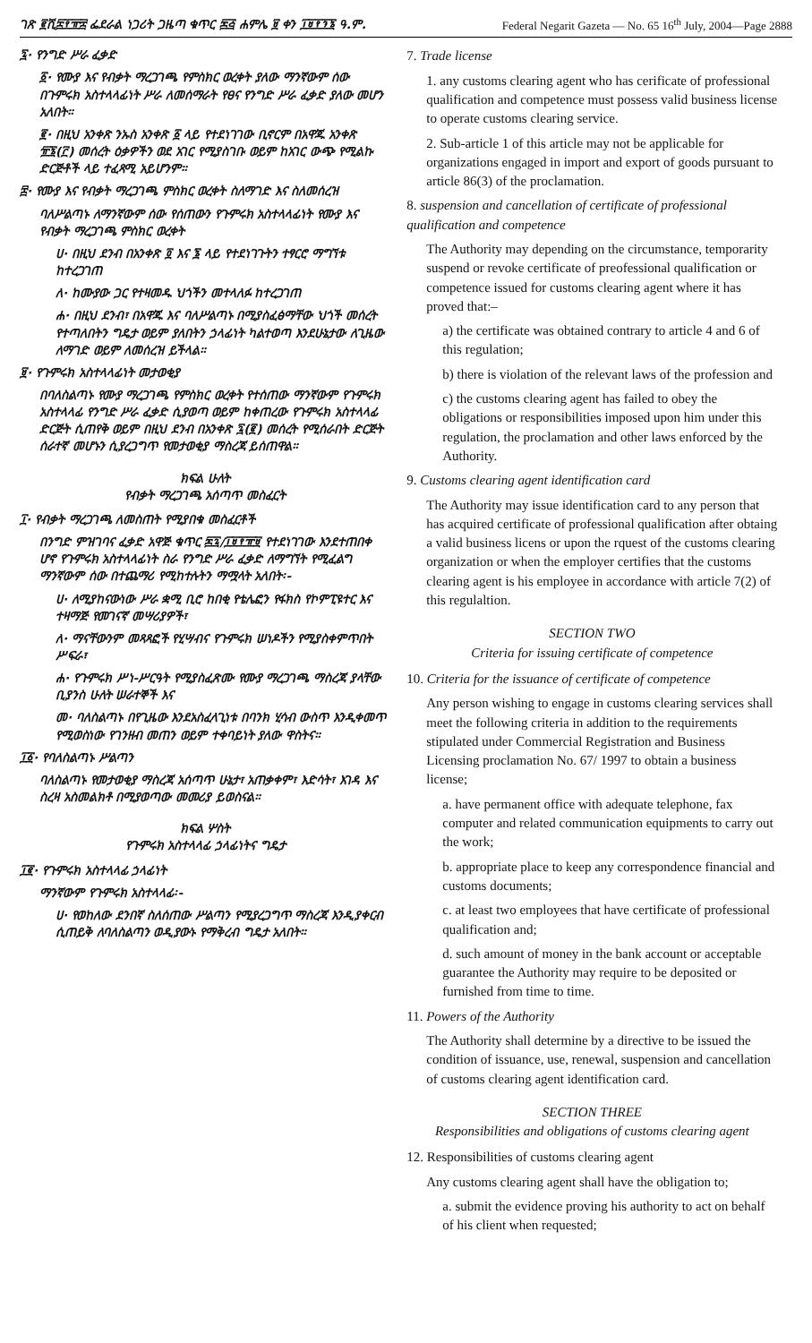ገጽ ፪ሺ፰፻፹፰ ፌደራል ነጋሪት ጋዜጣ ቁጥር ፷፭ ሐምሌ ፱ ቀን ፲፱፻፺፮ ዓ.ም. Federal Negarit Gazeta — No. 65 16<sup>th</sup> July, 2004—Page 2888
፯· የንግድ ሥራ ፈቃድ
፩· የሙያ እና የብቃት ማረጋገጫ የምስክር ወረቀት ያለው ማንኛውም ሰው በጉምሩክ አስተላላፊነት ሥራ ለመሰማራት የፀና የንግድ ሥራ ፈቃድ ያለው መሆን አለበት።
፪· በዚህ አንቀጽ ንኡስ አንቀጽ ፩ ላይ የተደነገገው ቢኖርም በአዋጁ አንቀጽ ፹፮(፫) መሰረት ዕቃዎችን ወደ አገር የሚያስገቡ ወይም ከአገር ውጭ የሚልኩ ድርጅቶች ላይ ተፈጻሚ አይሆንም።
፰· የሙያ እና የብቃት ማረጋገጫ ምስክር ወረቀት ስለማገድ እና ስለመሰረዝ
ባለሥልጣኑ ለማንኛውም ሰው የሰጠውን የጉምሩክ አስተላላፊነት የሙያ እና የብቃት ማረጋገጫ ምስክር ወረቀት
ሀ· በዚህ ደንብ በአንቀጽ ፬ እና ፮ ላይ የተደነገጉትን ተፃርሮ ማግኘቱ ከተረጋገጠ
ለ· ከሙያው ጋር የተዛመዱ ህጎችን መተላለፉ ከተረጋገጠ
ሐ· በዚህ ደንብ፣ በአዋጁ እና ባለሥልጣኑ በሚያስፈፅማቸው ህጎች መሰረት የተጣለበትን ግዴታ ወይም ያለበትን ኃላፊነት ካልተወጣ እንደሁኔታው ለጊዜው ለማገድ ወይም ለመሰረዝ ይችላል።
፱· የጉምሩክ አስተላላፊነት መታወቂያ
በባለስልጣኑ የሙያ ማረጋገጫ የምስክር ወረቀት የተሰጠው ማንኛውም የጉምሩክ አስተላላፊ የንግድ ሥራ ፈቃድ ሲያወጣ ወይም ከቀጠረው የጉምሩክ አስተላላፊ ድርጅት ሲጠየቅ ወይም በዚህ ደንብ በአንቀጽ ፯(፪) መሰረት የሚሰራበት ድርጅት ሰራተኛ መሆኑን ሲያረጋግጥ የመታወቂያ ማስረጃ ይሰጠዋል።
ክፍል ሁለት
የብቃት ማረጋገጫ አሰጣጥ መስፈርት
፲· የብቃት ማረጋገጫ ለመስጠት የሚያበቁ መስፈርቶች
በንግድ ምዝገባና ፈቃድ አዋጅ ቁጥር ፷፯/፲፱፻፹፱ የተደነገገው እንደተጠበቀ ሆኖ የጉምሩክ አስተላላፊነት ስራ የንግድ ሥራ ፈቃድ ለማግኘት የሚፈልግ ማንኛውም ሰው በተጨማሪ የሚከተሉትን ማሟላት አለበት፡-
ሀ· ለሚያከናውነው ሥራ ቋሚ ቢሮ ከበቂ የቴሌፎን የፋክስ የኮምፒዩተር እና ተዛማጅ የመገናኛ መሣሪያዎች፣
ለ· ማናቸውንም መጻጻፎች የሂሣብና የጉምሩክ ሠነዶችን የሚያስቀምጥበት ሥፍራ፣
ሐ· የጉምሩክ ሥነ-ሥርዓት የሚያስፈጽሙ የሙያ ማረጋገጫ ማስረጃ ያላቸው ቢያንስ ሁለት ሠራተኞች እና
መ· ባለስልጣኑ በየጊዜው እንደአስፈላጊነቱ በባንክ ሂሳብ ውስጥ እንዲቀመጥ የሚወስነው የገንዘብ መጠን ወይም ተቀባይነት ያለው ዋስትና።
፲፩· የባለስልጣኑ ሥልጣን
ባለስልጣኑ የመታወቂያ ማስረጃ አሰጣጥ ሁኔታ፣ አጠቃቀም፣ እድሳት፣ እገዳ እና ስረዛ አስመልክቶ በሚያወጣው መመሪያ ይወስናል።
ክፍል ሦስት
የጉምሩክ አስተላላፊ ኃላፊነትና ግዴታ
፲፪· የጉምሩክ አስተላላፊ ኃላፊነት
ማንኛውም የጉምሩክ አስተላላፊ፡-
ሀ· የወከለው ደንበኛ ስለሰጠው ሥልጣን የሚያረጋግጥ ማስረጃ እንዲያቀርብ ሲጠይቅ ለባለስልጣን ወዲያውኑ የማቅረብ ግዴታ አለበት።
7. Trade license
1. any customs clearing agent who has cerificate of professional qualification and competence must possess valid business license to operate customs clearing service.
2. Sub-article 1 of this article may not be applicable for organizations engaged in import and export of goods pursuant to article 86(3) of the proclamation.
8. suspension and cancellation of certificate of professional qualification and competence
The Authority may depending on the circumstance, temporarity suspend or revoke certificate of preofessional qualification or competence issued for customs clearing agent where it has proved that:–
a) the certificate was obtained contrary to article 4 and 6 of this regulation;
b) there is violation of the relevant laws of the profession and
c) the customs clearing agent has failed to obey the obligations or responsibilities imposed upon him under this regulation, the proclamation and other laws enforced by the Authority.
9. Customs clearing agent identification card
The Authority may issue identification card to any person that has acquired certificate of professional qualification after obtaing a valid business licens or upon the rquest of the customs clearing organization or when the employer certifies that the customs clearing agent is his employee in accordance with article 7(2) of this regulaltion.
SECTION TWO
Criteria for issuing certificate of competence
10. Criteria for the issuance of certificate of competence
Any person wishing to engage in customs clearing services shall meet the following criteria in addition to the requirements stipulated under Commercial Registration and Business Licensing proclamation No. 67/ 1997 to obtain a business license;
a. have permanent office with adequate telephone, fax computer and related communication equipments to carry out the work;
b. appropriate place to keep any correspondence financial and customs documents;
c. at least two employees that have certificate of professional qualification and;
d. such amount of money in the bank account or acceptable guarantee the Authority may require to be deposited or furnished from time to time.
11. Powers of the Authority
The Authority shall determine by a directive to be issued the condition of issuance, use, renewal, suspension and cancellation of customs clearing agent identification card.
SECTION THREE
Responsibilities and obligations of customs clearing agent
12. Responsibilities of customs clearing agent
Any customs clearing agent shall have the obligation to;
a. submit the evidence proving his authority to act on behalf of his client when requested;